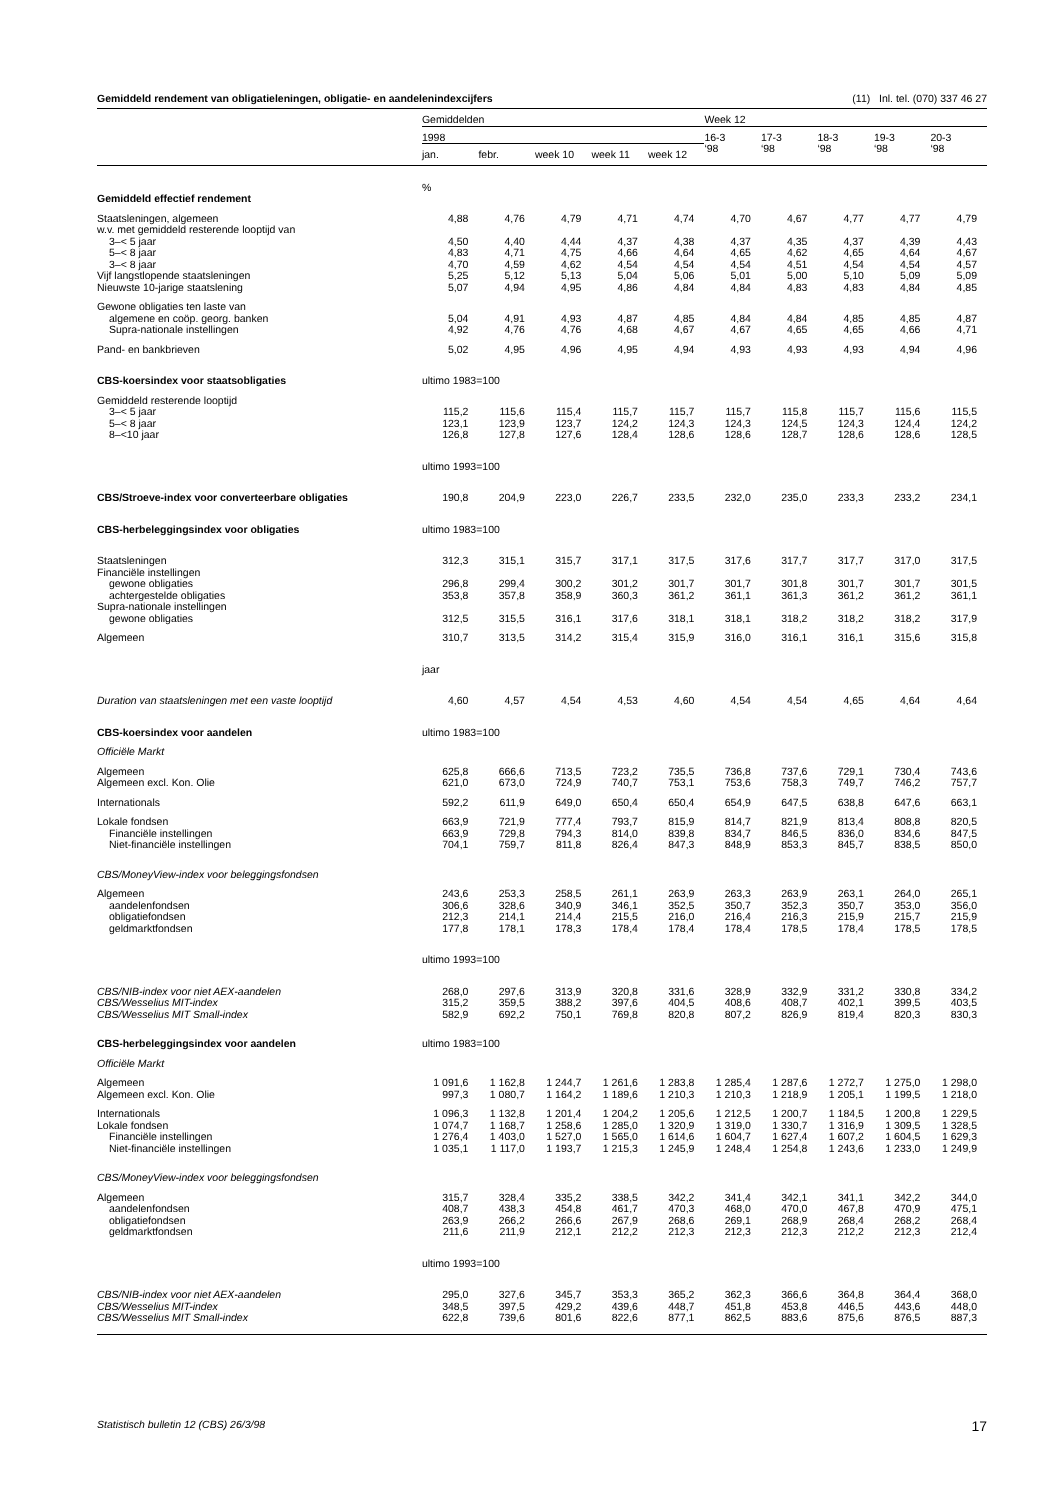Gemiddeld rendement van obligatieleningen, obligatie- en aandelenindexcijfers (11) Inl. tel. (070) 337 46 27
| | Gemiddelden | | | | | Week 12 | | | | |
| --- | --- | --- | --- | --- | --- | --- | --- | --- | --- | --- |
| | 1998 | | | | | 16-3 ‘98 | 17-3 ‘98 | 18-3 ‘98 | 19-3 ‘98 | 20-3 ‘98 |
| | jan. | febr. | week 10 | week 11 | week 12 | | | | | |
| | % | | | | | | | | | |
| Gemiddeld effectief rendement | | | | | | | | | | |
| Staatsleningen, algemeen | 4,88 | 4,76 | 4,79 | 4,71 | 4,74 | 4,70 | 4,67 | 4,77 | 4,77 | 4,79 |
| w.v. met gemiddeld resterende looptijd van | | | | | | | | | | |
| 3–< 5 jaar | 4,50 | 4,40 | 4,44 | 4,37 | 4,38 | 4,37 | 4,35 | 4,37 | 4,39 | 4,43 |
| 5–< 8 jaar | 4,83 | 4,71 | 4,75 | 4,66 | 4,64 | 4,65 | 4,62 | 4,65 | 4,64 | 4,67 |
| 3–< 8 jaar | 4,70 | 4,59 | 4,62 | 4,54 | 4,54 | 4,54 | 4,51 | 4,54 | 4,54 | 4,57 |
| Vijf langstlopende staatsleningen | 5,25 | 5,12 | 5,13 | 5,04 | 5,06 | 5,01 | 5,00 | 5,10 | 5,09 | 5,09 |
| Nieuwste 10-jarige staatslening | 5,07 | 4,94 | 4,95 | 4,86 | 4,84 | 4,84 | 4,83 | 4,83 | 4,84 | 4,85 |
| Gewone obligaties ten laste van | | | | | | | | | | |
| algemene en coöp. georg. banken | 5,04 | 4,91 | 4,93 | 4,87 | 4,85 | 4,84 | 4,84 | 4,85 | 4,85 | 4,87 |
| Supra-nationale instellingen | 4,92 | 4,76 | 4,76 | 4,68 | 4,67 | 4,67 | 4,65 | 4,65 | 4,66 | 4,71 |
| Pand- en bankbrieven | 5,02 | 4,95 | 4,96 | 4,95 | 4,94 | 4,93 | 4,93 | 4,93 | 4,94 | 4,96 |
| CBS-koersindex voor staatsobligaties | ultimo 1983=100 | | | | | | | | | |
| Gemiddeld resterende looptijd | | | | | | | | | | |
| 3–< 5 jaar | 115,2 | 115,6 | 115,4 | 115,7 | 115,7 | 115,7 | 115,8 | 115,7 | 115,6 | 115,5 |
| 5–< 8 jaar | 123,1 | 123,9 | 123,7 | 124,2 | 124,3 | 124,3 | 124,5 | 124,3 | 124,4 | 124,2 |
| 8–<10 jaar | 126,8 | 127,8 | 127,6 | 128,4 | 128,6 | 128,6 | 128,7 | 128,6 | 128,6 | 128,5 |
| | ultimo 1993=100 | | | | | | | | | |
| CBS/Stroeve-index voor converteerbare obligaties | 190,8 | 204,9 | 223,0 | 226,7 | 233,5 | 232,0 | 235,0 | 233,3 | 233,2 | 234,1 |
| CBS-herbeleggingsindex voor obligaties | ultimo 1983=100 | | | | | | | | | |
| Staatsleningen | 312,3 | 315,1 | 315,7 | 317,1 | 317,5 | 317,6 | 317,7 | 317,7 | 317,0 | 317,5 |
| Financiële instellingen | | | | | | | | | | |
| gewone obligaties | 296,8 | 299,4 | 300,2 | 301,2 | 301,7 | 301,7 | 301,8 | 301,7 | 301,7 | 301,5 |
| achtergestelde obligaties | 353,8 | 357,8 | 358,9 | 360,3 | 361,2 | 361,1 | 361,3 | 361,2 | 361,2 | 361,1 |
| Supra-nationale instellingen | | | | | | | | | | |
| gewone obligaties | 312,5 | 315,5 | 316,1 | 317,6 | 318,1 | 318,1 | 318,2 | 318,2 | 318,2 | 317,9 |
| Algemeen | 310,7 | 313,5 | 314,2 | 315,4 | 315,9 | 316,0 | 316,1 | 316,1 | 315,6 | 315,8 |
| | jaar | | | | | | | | | |
| Duration van staatsleningen met een vaste looptijd | 4,60 | 4,57 | 4,54 | 4,53 | 4,60 | 4,54 | 4,54 | 4,65 | 4,64 | 4,64 |
| CBS-koersindex voor aandelen | ultimo 1983=100 | | | | | | | | | |
| Officiële Markt | | | | | | | | | | |
| Algemeen | 625,8 | 666,6 | 713,5 | 723,2 | 735,5 | 736,8 | 737,6 | 729,1 | 730,4 | 743,6 |
| Algemeen excl. Kon. Olie | 621,0 | 673,0 | 724,9 | 740,7 | 753,1 | 753,6 | 758,3 | 749,7 | 746,2 | 757,7 |
| Internationals | 592,2 | 611,9 | 649,0 | 650,4 | 650,4 | 654,9 | 647,5 | 638,8 | 647,6 | 663,1 |
| Lokale fondsen | 663,9 | 721,9 | 777,4 | 793,7 | 815,9 | 814,7 | 821,9 | 813,4 | 808,8 | 820,5 |
| Financiële instellingen | 663,9 | 729,8 | 794,3 | 814,0 | 839,8 | 834,7 | 846,5 | 836,0 | 834,6 | 847,5 |
| Niet-financiële instellingen | 704,1 | 759,7 | 811,8 | 826,4 | 847,3 | 848,9 | 853,3 | 845,7 | 838,5 | 850,0 |
| CBS/MoneyView-index voor beleggingsfondsen | | | | | | | | | | |
| Algemeen | 243,6 | 253,3 | 258,5 | 261,1 | 263,9 | 263,3 | 263,9 | 263,1 | 264,0 | 265,1 |
| aandelenfondsen | 306,6 | 328,6 | 340,9 | 346,1 | 352,5 | 350,7 | 352,3 | 350,7 | 353,0 | 356,0 |
| obligatiefondsen | 212,3 | 214,1 | 214,4 | 215,5 | 216,0 | 216,4 | 216,3 | 215,9 | 215,7 | 215,9 |
| geldmarktfondsen | 177,8 | 178,1 | 178,3 | 178,4 | 178,4 | 178,4 | 178,5 | 178,4 | 178,5 | 178,5 |
| | ultimo 1993=100 | | | | | | | | | |
| CBS/NIB-index voor niet AEX-aandelen | 268,0 | 297,6 | 313,9 | 320,8 | 331,6 | 328,9 | 332,9 | 331,2 | 330,8 | 334,2 |
| CBS/Wesselius MIT-index | 315,2 | 359,5 | 388,2 | 397,6 | 404,5 | 408,6 | 408,7 | 402,1 | 399,5 | 403,5 |
| CBS/Wesselius MIT Small-index | 582,9 | 692,2 | 750,1 | 769,8 | 820,8 | 807,2 | 826,9 | 819,4 | 820,3 | 830,3 |
| CBS-herbeleggingsindex voor aandelen | ultimo 1983=100 | | | | | | | | | |
| Officiële Markt | | | | | | | | | | |
| Algemeen | 1 091,6 | 1 162,8 | 1 244,7 | 1 261,6 | 1 283,8 | 1 285,4 | 1 287,6 | 1 272,7 | 1 275,0 | 1 298,0 |
| Algemeen excl. Kon. Olie | 997,3 | 1 080,7 | 1 164,2 | 1 189,6 | 1 210,3 | 1 210,3 | 1 218,9 | 1 205,1 | 1 199,5 | 1 218,0 |
| Internationals | 1 096,3 | 1 132,8 | 1 201,4 | 1 204,2 | 1 205,6 | 1 212,5 | 1 200,7 | 1 184,5 | 1 200,8 | 1 229,5 |
| Lokale fondsen | 1 074,7 | 1 168,7 | 1 258,6 | 1 285,0 | 1 320,9 | 1 319,0 | 1 330,7 | 1 316,9 | 1 309,5 | 1 328,5 |
| Financiële instellingen | 1 276,4 | 1 403,0 | 1 527,0 | 1 565,0 | 1 614,6 | 1 604,7 | 1 627,4 | 1 607,2 | 1 604,5 | 1 629,3 |
| Niet-financiële instellingen | 1 035,1 | 1 117,0 | 1 193,7 | 1 215,3 | 1 245,9 | 1 248,4 | 1 254,8 | 1 243,6 | 1 233,0 | 1 249,9 |
| CBS/MoneyView-index voor beleggingsfondsen | | | | | | | | | | |
| Algemeen | 315,7 | 328,4 | 335,2 | 338,5 | 342,2 | 341,4 | 342,1 | 341,1 | 342,2 | 344,0 |
| aandelenfondsen | 408,7 | 438,3 | 454,8 | 461,7 | 470,3 | 468,0 | 470,0 | 467,8 | 470,9 | 475,1 |
| obligatiefondsen | 263,9 | 266,2 | 266,6 | 267,9 | 268,6 | 269,1 | 268,9 | 268,4 | 268,2 | 268,4 |
| geldmarktfondsen | 211,6 | 211,9 | 212,1 | 212,2 | 212,3 | 212,3 | 212,3 | 212,2 | 212,3 | 212,4 |
| | ultimo 1993=100 | | | | | | | | | |
| CBS/NIB-index voor niet AEX-aandelen | 295,0 | 327,6 | 345,7 | 353,3 | 365,2 | 362,3 | 366,6 | 364,8 | 364,4 | 368,0 |
| CBS/Wesselius MIT-index | 348,5 | 397,5 | 429,2 | 439,6 | 448,7 | 451,8 | 453,8 | 446,5 | 443,6 | 448,0 |
| CBS/Wesselius MIT Small-index | 622,8 | 739,6 | 801,6 | 822,6 | 877,1 | 862,5 | 883,6 | 875,6 | 876,5 | 887,3 |
Statistisch bulletin 12 (CBS) 26/3/98 17